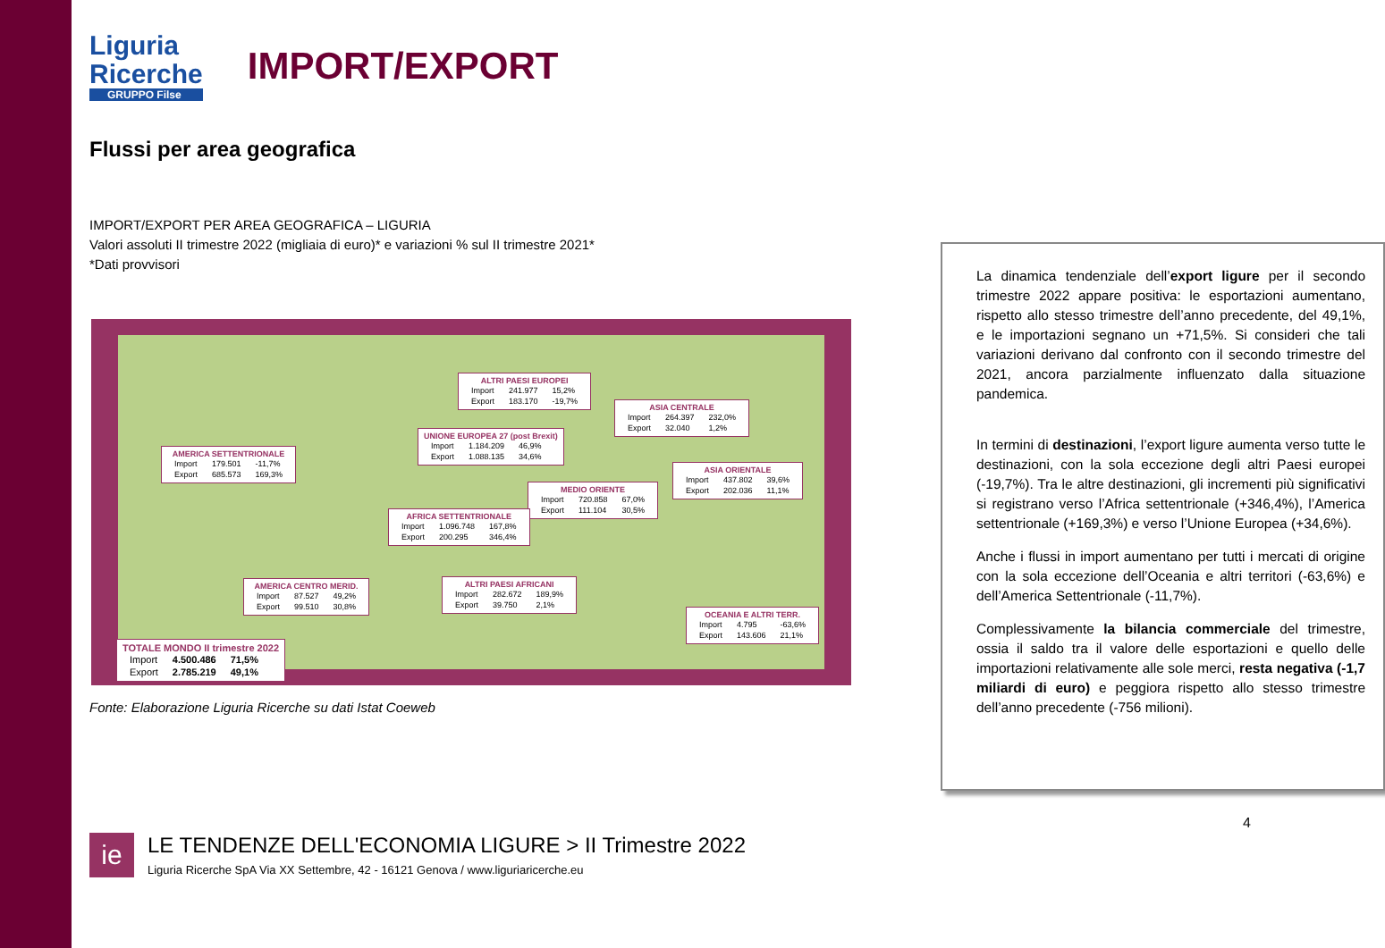Liguria
Ricerche
GRUPPO Filse
IMPORT/EXPORT
Flussi per area geografica
IMPORT/EXPORT PER AREA GEOGRAFICA – LIGURIA
Valori assoluti II trimestre 2022 (migliaia di euro)* e variazioni % sul II trimestre 2021*
*Dati provvisori
ALTRI PAESI EUROPEI
| Import | 241.977 | 15,2% |
| Export | 183.170 | -19,7% |
ASIA CENTRALE
| Import | 264.397 | 232,0% |
| Export | 32.040 | 1,2% |
UNIONE EUROPEA 27 (post Brexit)
| Import | 1.184.209 | 46,9% |
| Export | 1.088.135 | 34,6% |
AMERICA SETTENTRIONALE
| Import | 179.501 | -11,7% |
| Export | 685.573 | 169,3% |
ASIA ORIENTALE
| Import | 437.802 | 39,6% |
| Export | 202.036 | 11,1% |
MEDIO ORIENTE
| Import | 720.858 | 67,0% |
| Export | 111.104 | 30,5% |
AFRICA SETTENTRIONALE
| Import | 1.096.748 | 167,8% |
| Export | 200.295 | 346,4% |
AMERICA CENTRO MERID.
| Import | 87.527 | 49,2% |
| Export | 99.510 | 30,8% |
ALTRI PAESI AFRICANI
| Import | 282.672 | 189,9% |
| Export | 39.750 | 2,1% |
OCEANIA E ALTRI TERR.
| Import | 4.795 | -63,6% |
| Export | 143.606 | 21,1% |
TOTALE MONDO II trimestre 2022
| Import | 4.500.486 | 71,5% |
| Export | 2.785.219 | 49,1% |
Fonte: Elaborazione Liguria Ricerche su dati Istat Coeweb
La dinamica tendenziale dell’export ligure per il secondo trimestre 2022 appare positiva: le esportazioni aumentano, rispetto allo stesso trimestre dell’anno precedente, del 49,1%, e le importazioni segnano un +71,5%. Si consideri che tali variazioni derivano dal confronto con il secondo trimestre del 2021, ancora parzialmente influenzato dalla situazione pandemica.
In termini di destinazioni, l’export ligure aumenta verso tutte le destinazioni, con la sola eccezione degli altri Paesi europei (-19,7%). Tra le altre destinazioni, gli incrementi più significativi si registrano verso l’Africa settentrionale (+346,4%), l’America settentrionale (+169,3%) e verso l’Unione Europea (+34,6%).
Anche i flussi in import aumentano per tutti i mercati di origine con la sola eccezione dell’Oceania e altri territori (-63,6%) e dell’America Settentrionale (-11,7%).
Complessivamente la bilancia commerciale del trimestre, ossia il saldo tra il valore delle esportazioni e quello delle importazioni relativamente alle sole merci, resta negativa (-1,7 miliardi di euro) e peggiora rispetto allo stesso trimestre dell’anno precedente (-756 milioni).
4
ie
LE TENDENZE DELL'ECONOMIA LIGURE > II Trimestre 2022
Liguria Ricerche SpA Via XX Settembre, 42 - 16121 Genova / www.liguriaricerche.eu